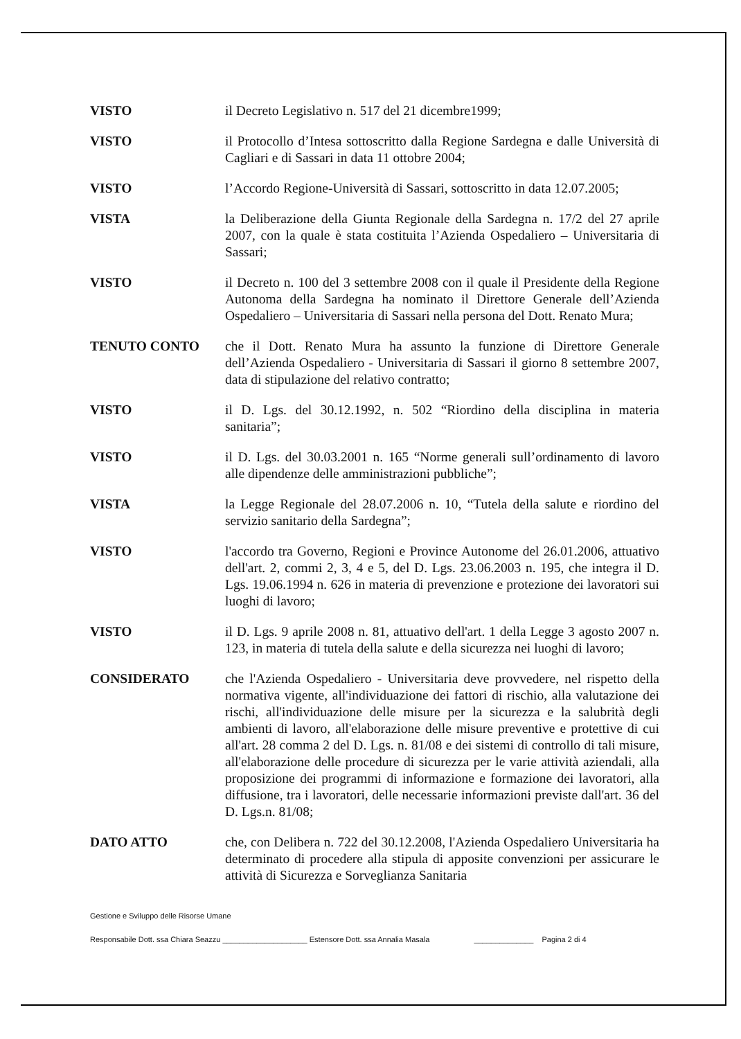VISTO il Decreto Legislativo n. 517 del 21 dicembre1999;
VISTO il Protocollo d’Intesa sottoscritto dalla Regione Sardegna e dalle Università di Cagliari e di Sassari in data 11 ottobre 2004;
VISTO l’Accordo Regione-Università di Sassari, sottoscritto in data 12.07.2005;
VISTA la Deliberazione della Giunta Regionale della Sardegna n. 17/2 del 27 aprile 2007, con la quale è stata costituita l’Azienda Ospedaliero – Universitaria di Sassari;
VISTO il Decreto n. 100 del 3 settembre 2008 con il quale il Presidente della Regione Autonoma della Sardegna ha nominato il Direttore Generale dell’Azienda Ospedaliero – Universitaria di Sassari nella persona del Dott. Renato Mura;
TENUTO CONTO che il Dott. Renato Mura ha assunto la funzione di Direttore Generale dell’Azienda Ospedaliero - Universitaria di Sassari il giorno 8 settembre 2007, data di stipulazione del relativo contratto;
VISTO il D. Lgs. del 30.12.1992, n. 502 “Riordino della disciplina in materia sanitaria”;
VISTO il D. Lgs. del 30.03.2001 n. 165 “Norme generali sull’ordinamento di lavoro alle dipendenze delle amministrazioni pubbliche”;
VISTA la Legge Regionale del 28.07.2006 n. 10, “Tutela della salute e riordino del servizio sanitario della Sardegna”;
VISTO l'accordo tra Governo, Regioni e Province Autonome del 26.01.2006, attuativo dell'art. 2, commi 2, 3, 4 e 5, del D. Lgs. 23.06.2003 n. 195, che integra il D. Lgs. 19.06.1994 n. 626 in materia di prevenzione e protezione dei lavoratori sui luoghi di lavoro;
VISTO il D. Lgs. 9 aprile 2008 n. 81, attuativo dell'art. 1 della Legge 3 agosto 2007 n. 123, in materia di tutela della salute e della sicurezza nei luoghi di lavoro;
CONSIDERATO che l'Azienda Ospedaliero - Universitaria deve provvedere, nel rispetto della normativa vigente, all'individuazione dei fattori di rischio, alla valutazione dei rischi, all'individuazione delle misure per la sicurezza e la salubrità degli ambienti di lavoro, all'elaborazione delle misure preventive e protettive di cui all'art. 28 comma 2 del D. Lgs. n. 81/08 e dei sistemi di controllo di tali misure, all'elaborazione delle procedure di sicurezza per le varie attività aziendali, alla proposizione dei programmi di informazione e formazione dei lavoratori, alla diffusione, tra i lavoratori, delle necessarie informazioni previste dall'art. 36 del D. Lgs.n. 81/08;
DATO ATTO che, con Delibera n. 722 del 30.12.2008, l'Azienda Ospedaliero Universitaria ha determinato di procedere alla stipula di apposite convenzioni per assicurare le attività di Sicurezza e Sorveglianza Sanitaria
Gestione e Sviluppo delle Risorse Umane
Responsabile Dott. ssa Chiara Seazzu ____________________ Estensore Dott. ssa Annalia Masala ______________ Pagina 2 di 4